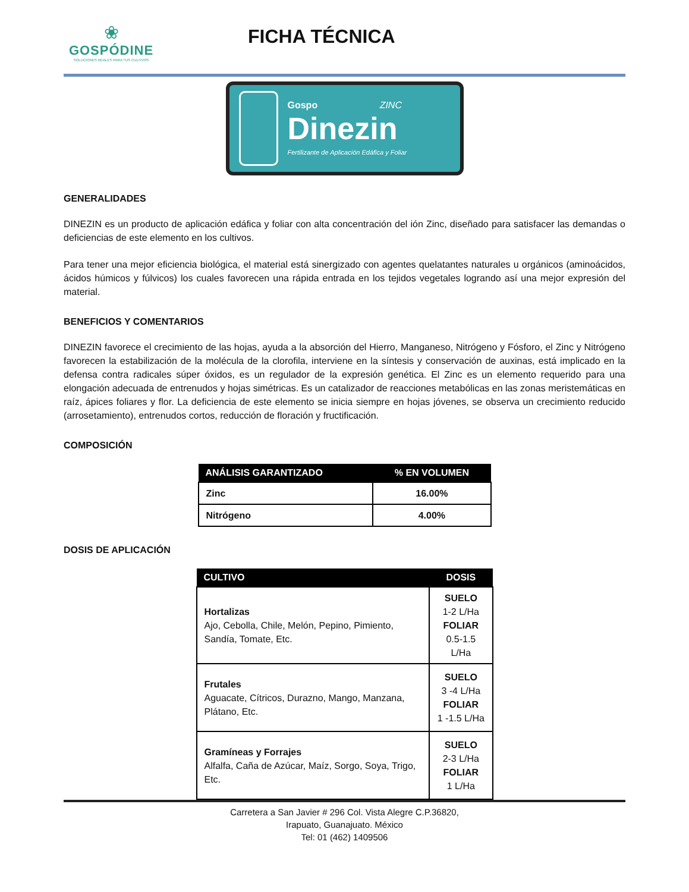❀
GOSPÓDINE
SOLUCIONES REALES PARA TUS CULTIVOS
FICHA TÉCNICA
Gospo ZINC
Dinezin
Fertilizante de Aplicación Edáfica y Foliar
GENERALIDADES
DINEZIN es un producto de aplicación edáfica y foliar con alta concentración del ión Zinc, diseñado para satisfacer las demandas o deficiencias de este elemento en los cultivos.
Para tener una mejor eficiencia biológica, el material está sinergizado con agentes quelatantes naturales u orgánicos (aminoácidos, ácidos húmicos y fúlvicos) los cuales favorecen una rápida entrada en los tejidos vegetales logrando así una mejor expresión del material.
BENEFICIOS Y COMENTARIOS
DINEZIN favorece el crecimiento de las hojas, ayuda a la absorción del Hierro, Manganeso, Nitrógeno y Fósforo, el Zinc y Nitrógeno favorecen la estabilización de la molécula de la clorofila, interviene en la síntesis y conservación de auxinas, está implicado en la defensa contra radicales súper óxidos, es un regulador de la expresión genética. El Zinc es un elemento requerido para una elongación adecuada de entrenudos y hojas simétricas. Es un catalizador de reacciones metabólicas en las zonas meristemáticas en raíz, ápices foliares y flor. La deficiencia de este elemento se inicia siempre en hojas jóvenes, se observa un crecimiento reducido (arrosetamiento), entrenudos cortos, reducción de floración y fructificación.
COMPOSICIÓN
| ANÁLISIS GARANTIZADO | % EN VOLUMEN |
| --- | --- |
| Zinc | 16.00% |
| Nitrógeno | 4.00% |
DOSIS DE APLICACIÓN
| CULTIVO | DOSIS |
| --- | --- |
| Hortalizas Ajo, Cebolla, Chile, Melón, Pepino, Pimiento, Sandía, Tomate, Etc. | SUELO 1-2 L/Ha FOLIAR 0.5-1.5 L/Ha |
| Frutales Aguacate, Cítricos, Durazno, Mango, Manzana, Plátano, Etc. | SUELO 3 -4 L/Ha FOLIAR 1 -1.5 L/Ha |
| Gramíneas y Forrajes Alfalfa, Caña de Azúcar, Maíz, Sorgo, Soya, Trigo, Etc. | SUELO 2-3 L/Ha FOLIAR 1 L/Ha |
Carretera a San Javier # 296 Col. Vista Alegre C.P.36820,
Irapuato, Guanajuato. México
Tel: 01 (462) 1409506